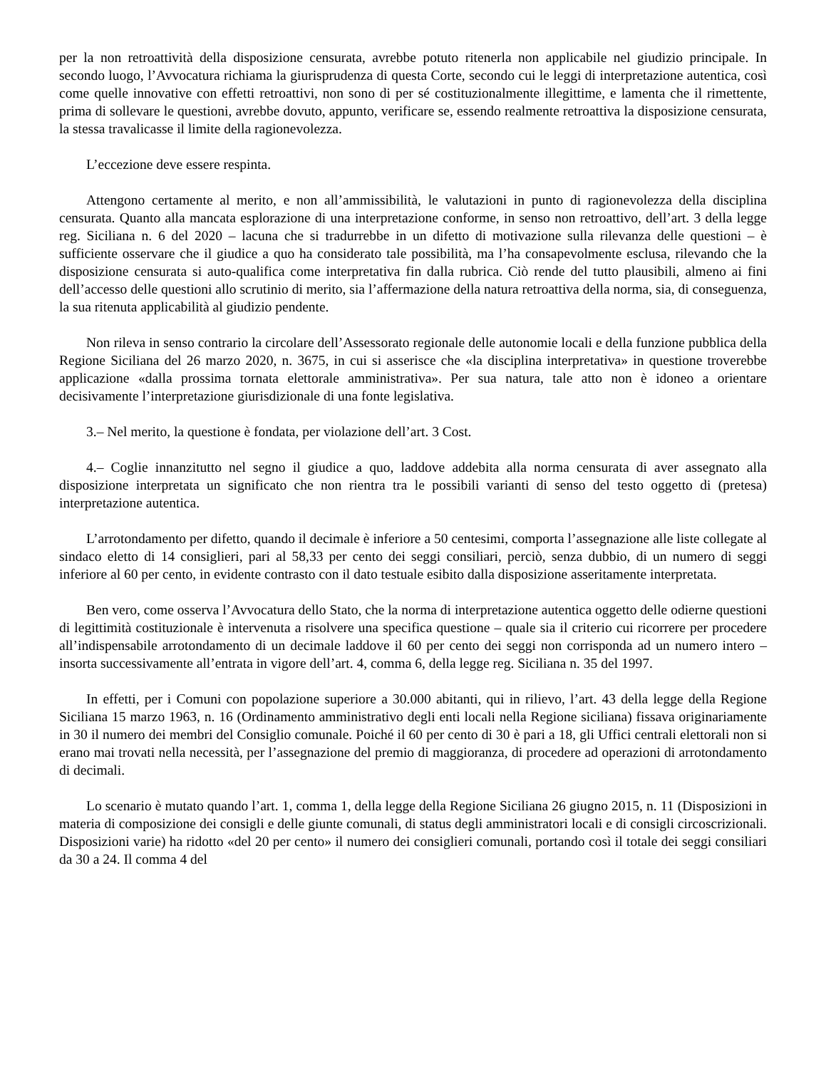per la non retroattività della disposizione censurata, avrebbe potuto ritenerla non applicabile nel giudizio principale. In secondo luogo, l’Avvocatura richiama la giurisprudenza di questa Corte, secondo cui le leggi di interpretazione autentica, così come quelle innovative con effetti retroattivi, non sono di per sé costituzionalmente illegittime, e lamenta che il rimettente, prima di sollevare le questioni, avrebbe dovuto, appunto, verificare se, essendo realmente retroattiva la disposizione censurata, la stessa travalicasse il limite della ragionevolezza.
L’eccezione deve essere respinta.
Attengono certamente al merito, e non all’ammissibilità, le valutazioni in punto di ragionevolezza della disciplina censurata. Quanto alla mancata esplorazione di una interpretazione conforme, in senso non retroattivo, dell’art. 3 della legge reg. Siciliana n. 6 del 2020 – lacuna che si tradurrebbe in un difetto di motivazione sulla rilevanza delle questioni – è sufficiente osservare che il giudice a quo ha considerato tale possibilità, ma l’ha consapevolmente esclusa, rilevando che la disposizione censurata si auto-qualifica come interpretativa fin dalla rubrica. Ciò rende del tutto plausibili, almeno ai fini dell’accesso delle questioni allo scrutinio di merito, sia l’affermazione della natura retroattiva della norma, sia, di conseguenza, la sua ritenuta applicabilità al giudizio pendente.
Non rileva in senso contrario la circolare dell’Assessorato regionale delle autonomie locali e della funzione pubblica della Regione Siciliana del 26 marzo 2020, n. 3675, in cui si asserisce che «la disciplina interpretativa» in questione troverebbe applicazione «dalla prossima tornata elettorale amministrativa». Per sua natura, tale atto non è idoneo a orientare decisivamente l’interpretazione giurisdizionale di una fonte legislativa.
3.– Nel merito, la questione è fondata, per violazione dell’art. 3 Cost.
4.– Coglie innanzitutto nel segno il giudice a quo, laddove addebita alla norma censurata di aver assegnato alla disposizione interpretata un significato che non rientra tra le possibili varianti di senso del testo oggetto di (pretesa) interpretazione autentica.
L’arrotondamento per difetto, quando il decimale è inferiore a 50 centesimi, comporta l’assegnazione alle liste collegate al sindaco eletto di 14 consiglieri, pari al 58,33 per cento dei seggi consiliari, perciò, senza dubbio, di un numero di seggi inferiore al 60 per cento, in evidente contrasto con il dato testuale esibito dalla disposizione asseritamente interpretata.
Ben vero, come osserva l’Avvocatura dello Stato, che la norma di interpretazione autentica oggetto delle odierne questioni di legittimità costituzionale è intervenuta a risolvere una specifica questione – quale sia il criterio cui ricorrere per procedere all’indispensabile arrotondamento di un decimale laddove il 60 per cento dei seggi non corrisponda ad un numero intero – insorta successivamente all’entrata in vigore dell’art. 4, comma 6, della legge reg. Siciliana n. 35 del 1997.
In effetti, per i Comuni con popolazione superiore a 30.000 abitanti, qui in rilievo, l’art. 43 della legge della Regione Siciliana 15 marzo 1963, n. 16 (Ordinamento amministrativo degli enti locali nella Regione siciliana) fissava originariamente in 30 il numero dei membri del Consiglio comunale. Poiché il 60 per cento di 30 è pari a 18, gli Uffici centrali elettorali non si erano mai trovati nella necessità, per l’assegnazione del premio di maggioranza, di procedere ad operazioni di arrotondamento di decimali.
Lo scenario è mutato quando l’art. 1, comma 1, della legge della Regione Siciliana 26 giugno 2015, n. 11 (Disposizioni in materia di composizione dei consigli e delle giunte comunali, di status degli amministratori locali e di consigli circoscrizionali. Disposizioni varie) ha ridotto «del 20 per cento» il numero dei consiglieri comunali, portando così il totale dei seggi consiliari da 30 a 24. Il comma 4 del